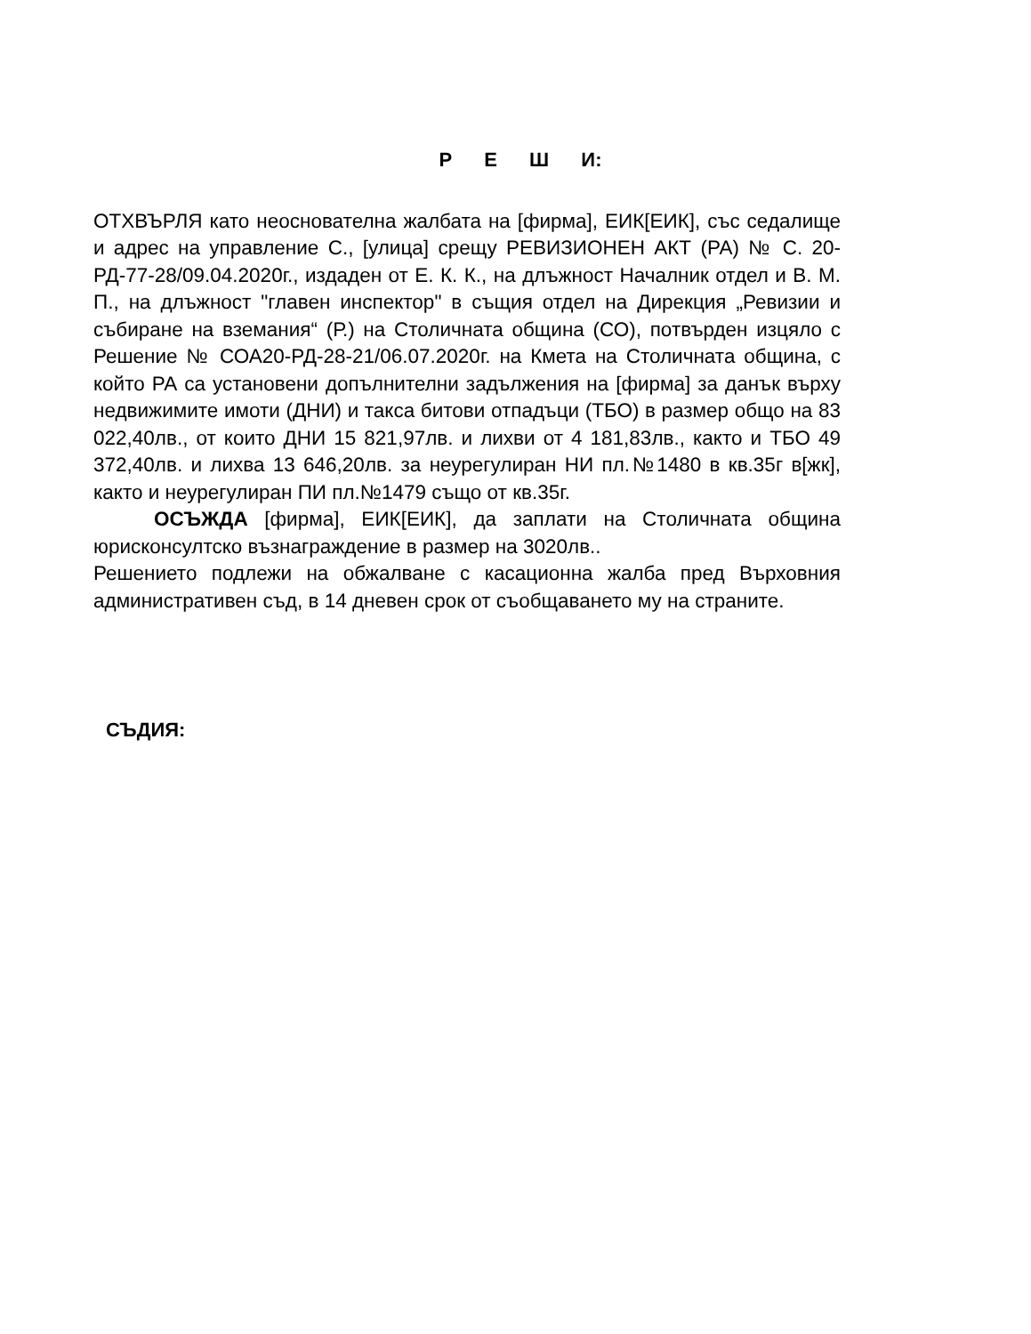Р Е Ш И:
ОТХВЪРЛЯ като неоснователна жалбата на [фирма], ЕИК[ЕИК], със седалище и адрес на управление С., [улица] срещу РЕВИЗИОНЕН АКТ (РА) № С. 20-РД-77-28/09.04.2020г., издаден от Е. К. К., на длъжност Началник отдел и В. М. П., на длъжност "главен инспектор" в същия отдел на Дирекция „Ревизии и събиране на вземания“ (Р.) на Столичната община (СО), потвърден изцяло с Решение № СОА20-РД-28-21/06.07.2020г. на Кмета на Столичната община, с който РА са установени допълнителни задължения на [фирма] за данък върху недвижимите имоти (ДНИ) и такса битови отпадъци (ТБО) в размер общо на 83 022,40лв., от които ДНИ 15 821,97лв. и лихви от 4 181,83лв., както и ТБО 49 372,40лв. и лихва 13 646,20лв. за неурегулиран НИ пл.№1480 в кв.35г в[жк], както и неурегулиран ПИ пл.№1479 също от кв.35г.
ОСЪЖДА [фирма], ЕИК[ЕИК], да заплати на Столичната община юрисконсултско възнаграждение в размер на 3020лв..
Решението подлежи на обжалване с касационна жалба пред Върховния административен съд, в 14 дневен срок от съобщаването му на страните.
СЪДИЯ: